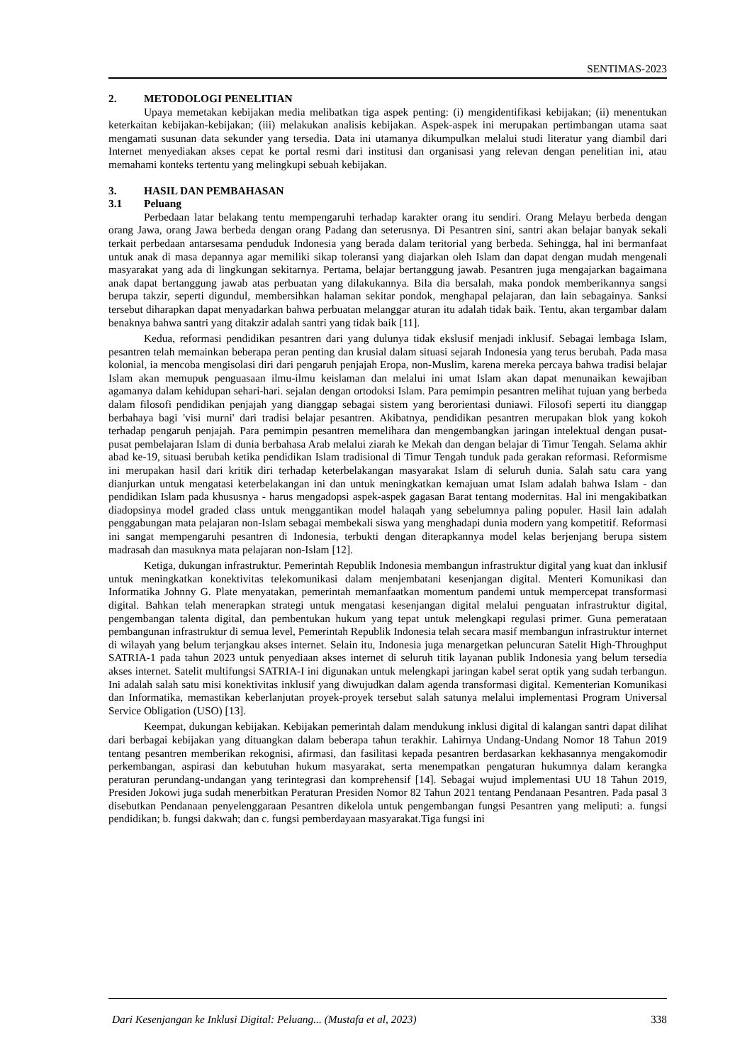SENTIMAS-2023
2. METODOLOGI PENELITIAN
Upaya memetakan kebijakan media melibatkan tiga aspek penting: (i) mengidentifikasi kebijakan; (ii) menentukan keterkaitan kebijakan-kebijakan; (iii) melakukan analisis kebijakan. Aspek-aspek ini merupakan pertimbangan utama saat mengamati susunan data sekunder yang tersedia. Data ini utamanya dikumpulkan melalui studi literatur yang diambil dari Internet menyediakan akses cepat ke portal resmi dari institusi dan organisasi yang relevan dengan penelitian ini, atau memahami konteks tertentu yang melingkupi sebuah kebijakan.
3. HASIL DAN PEMBAHASAN
3.1 Peluang
Perbedaan latar belakang tentu mempengaruhi terhadap karakter orang itu sendiri. Orang Melayu berbeda dengan orang Jawa, orang Jawa berbeda dengan orang Padang dan seterusnya. Di Pesantren sini, santri akan belajar banyak sekali terkait perbedaan antarsesama penduduk Indonesia yang berada dalam teritorial yang berbeda. Sehingga, hal ini bermanfaat untuk anak di masa depannya agar memiliki sikap toleransi yang diajarkan oleh Islam dan dapat dengan mudah mengenali masyarakat yang ada di lingkungan sekitarnya. Pertama, belajar bertanggung jawab. Pesantren juga mengajarkan bagaimana anak dapat bertanggung jawab atas perbuatan yang dilakukannya. Bila dia bersalah, maka pondok memberikannya sangsi berupa takzir, seperti digundul, membersihkan halaman sekitar pondok, menghapal pelajaran, dan lain sebagainya. Sanksi tersebut diharapkan dapat menyadarkan bahwa perbuatan melanggar aturan itu adalah tidak baik. Tentu, akan tergambar dalam benaknya bahwa santri yang ditakzir adalah santri yang tidak baik [11].
Kedua, reformasi pendidikan pesantren dari yang dulunya tidak ekslusif menjadi inklusif. Sebagai lembaga Islam, pesantren telah memainkan beberapa peran penting dan krusial dalam situasi sejarah Indonesia yang terus berubah. Pada masa kolonial, ia mencoba mengisolasi diri dari pengaruh penjajah Eropa, non-Muslim, karena mereka percaya bahwa tradisi belajar Islam akan memupuk penguasaan ilmu-ilmu keislaman dan melalui ini umat Islam akan dapat menunaikan kewajiban agamanya dalam kehidupan sehari-hari. sejalan dengan ortodoksi Islam. Para pemimpin pesantren melihat tujuan yang berbeda dalam filosofi pendidikan penjajah yang dianggap sebagai sistem yang berorientasi duniawi. Filosofi seperti itu dianggap berbahaya bagi 'visi murni' dari tradisi belajar pesantren. Akibatnya, pendidikan pesantren merupakan blok yang kokoh terhadap pengaruh penjajah. Para pemimpin pesantren memelihara dan mengembangkan jaringan intelektual dengan pusat-pusat pembelajaran Islam di dunia berbahasa Arab melalui ziarah ke Mekah dan dengan belajar di Timur Tengah. Selama akhir abad ke-19, situasi berubah ketika pendidikan Islam tradisional di Timur Tengah tunduk pada gerakan reformasi. Reformisme ini merupakan hasil dari kritik diri terhadap keterbelakangan masyarakat Islam di seluruh dunia. Salah satu cara yang dianjurkan untuk mengatasi keterbelakangan ini dan untuk meningkatkan kemajuan umat Islam adalah bahwa Islam - dan pendidikan Islam pada khususnya - harus mengadopsi aspek-aspek gagasan Barat tentang modernitas. Hal ini mengakibatkan diadopsinya model graded class untuk menggantikan model halaqah yang sebelumnya paling populer. Hasil lain adalah penggabungan mata pelajaran non-Islam sebagai membekali siswa yang menghadapi dunia modern yang kompetitif. Reformasi ini sangat mempengaruhi pesantren di Indonesia, terbukti dengan diterapkannya model kelas berjenjang berupa sistem madrasah dan masuknya mata pelajaran non-Islam [12].
Ketiga, dukungan infrastruktur. Pemerintah Republik Indonesia membangun infrastruktur digital yang kuat dan inklusif untuk meningkatkan konektivitas telekomunikasi dalam menjembatani kesenjangan digital. Menteri Komunikasi dan Informatika Johnny G. Plate menyatakan, pemerintah memanfaatkan momentum pandemi untuk mempercepat transformasi digital. Bahkan telah menerapkan strategi untuk mengatasi kesenjangan digital melalui penguatan infrastruktur digital, pengembangan talenta digital, dan pembentukan hukum yang tepat untuk melengkapi regulasi primer. Guna pemerataan pembangunan infrastruktur di semua level, Pemerintah Republik Indonesia telah secara masif membangun infrastruktur internet di wilayah yang belum terjangkau akses internet. Selain itu, Indonesia juga menargetkan peluncuran Satelit High-Throughput SATRIA-1 pada tahun 2023 untuk penyediaan akses internet di seluruh titik layanan publik Indonesia yang belum tersedia akses internet. Satelit multifungsi SATRIA-I ini digunakan untuk melengkapi jaringan kabel serat optik yang sudah terbangun. Ini adalah salah satu misi konektivitas inklusif yang diwujudkan dalam agenda transformasi digital. Kementerian Komunikasi dan Informatika, memastikan keberlanjutan proyek-proyek tersebut salah satunya melalui implementasi Program Universal Service Obligation (USO) [13].
Keempat, dukungan kebijakan. Kebijakan pemerintah dalam mendukung inklusi digital di kalangan santri dapat dilihat dari berbagai kebijakan yang dituangkan dalam beberapa tahun terakhir. Lahirnya Undang-Undang Nomor 18 Tahun 2019 tentang pesantren memberikan rekognisi, afirmasi, dan fasilitasi kepada pesantren berdasarkan kekhasannya mengakomodir perkembangan, aspirasi dan kebutuhan hukum masyarakat, serta menempatkan pengaturan hukumnya dalam kerangka peraturan perundang-undangan yang terintegrasi dan komprehensif [14]. Sebagai wujud implementasi UU 18 Tahun 2019, Presiden Jokowi juga sudah menerbitkan Peraturan Presiden Nomor 82 Tahun 2021 tentang Pendanaan Pesantren. Pada pasal 3 disebutkan Pendanaan penyelenggaraan Pesantren dikelola untuk pengembangan fungsi Pesantren yang meliputi: a. fungsi pendidikan; b. fungsi dakwah; dan c. fungsi pemberdayaan masyarakat.Tiga fungsi ini
Dari Kesenjangan ke Inklusi Digital: Peluang... (Mustafa et al, 2023) 338